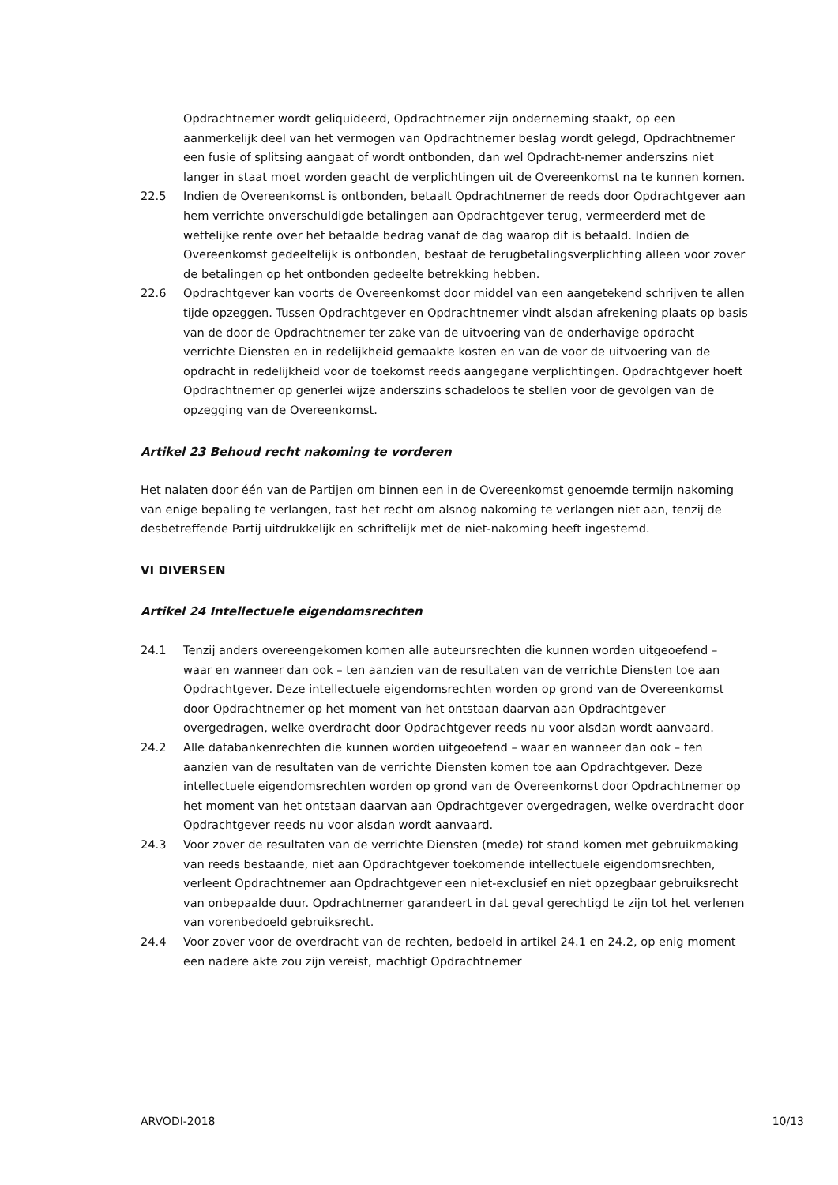Opdrachtnemer wordt geliquideerd, Opdrachtnemer zijn onderneming staakt, op een aanmerkelijk deel van het vermogen van Opdrachtnemer beslag wordt gelegd, Opdrachtnemer een fusie of splitsing aangaat of wordt ontbonden, dan wel Opdracht-nemer anderszins niet langer in staat moet worden geacht de verplichtingen uit de Overeenkomst na te kunnen komen.
22.5 Indien de Overeenkomst is ontbonden, betaalt Opdrachtnemer de reeds door Opdrachtgever aan hem verrichte onverschuldigde betalingen aan Opdrachtgever terug, vermeerderd met de wettelijke rente over het betaalde bedrag vanaf de dag waarop dit is betaald. Indien de Overeenkomst gedeeltelijk is ontbonden, bestaat de terugbetalingsverplichting alleen voor zover de betalingen op het ontbonden gedeelte betrekking hebben.
22.6 Opdrachtgever kan voorts de Overeenkomst door middel van een aangetekend schrijven te allen tijde opzeggen. Tussen Opdrachtgever en Opdrachtnemer vindt alsdan afrekening plaats op basis van de door de Opdrachtnemer ter zake van de uitvoering van de onderhavige opdracht verrichte Diensten en in redelijkheid gemaakte kosten en van de voor de uitvoering van de opdracht in redelijkheid voor de toekomst reeds aangegane verplichtingen. Opdrachtgever hoeft Opdrachtnemer op generlei wijze anderszins schadeloos te stellen voor de gevolgen van de opzegging van de Overeenkomst.
Artikel 23 Behoud recht nakoming te vorderen
Het nalaten door één van de Partijen om binnen een in de Overeenkomst genoemde termijn nakoming van enige bepaling te verlangen, tast het recht om alsnog nakoming te verlangen niet aan, tenzij de desbetreffende Partij uitdrukkelijk en schriftelijk met de niet-nakoming heeft ingestemd.
VI DIVERSEN
Artikel 24 Intellectuele eigendomsrechten
24.1 Tenzij anders overeengekomen komen alle auteursrechten die kunnen worden uitgeoefend – waar en wanneer dan ook – ten aanzien van de resultaten van de verrichte Diensten toe aan Opdrachtgever. Deze intellectuele eigendomsrechten worden op grond van de Overeenkomst door Opdrachtnemer op het moment van het ontstaan daarvan aan Opdrachtgever overgedragen, welke overdracht door Opdrachtgever reeds nu voor alsdan wordt aanvaard.
24.2 Alle databankenrechten die kunnen worden uitgeoefend – waar en wanneer dan ook – ten aanzien van de resultaten van de verrichte Diensten komen toe aan Opdrachtgever. Deze intellectuele eigendomsrechten worden op grond van de Overeenkomst door Opdrachtnemer op het moment van het ontstaan daarvan aan Opdrachtgever overgedragen, welke overdracht door Opdrachtgever reeds nu voor alsdan wordt aanvaard.
24.3 Voor zover de resultaten van de verrichte Diensten (mede) tot stand komen met gebruikmaking van reeds bestaande, niet aan Opdrachtgever toekomende intellectuele eigendomsrechten, verleent Opdrachtnemer aan Opdrachtgever een niet-exclusief en niet opzegbaar gebruiksrecht van onbepaalde duur. Opdrachtnemer garandeert in dat geval gerechtigd te zijn tot het verlenen van vorenbedoeld gebruiksrecht.
24.4 Voor zover voor de overdracht van de rechten, bedoeld in artikel 24.1 en 24.2, op enig moment een nadere akte zou zijn vereist, machtigt Opdrachtnemer
ARVODI-2018 10/13